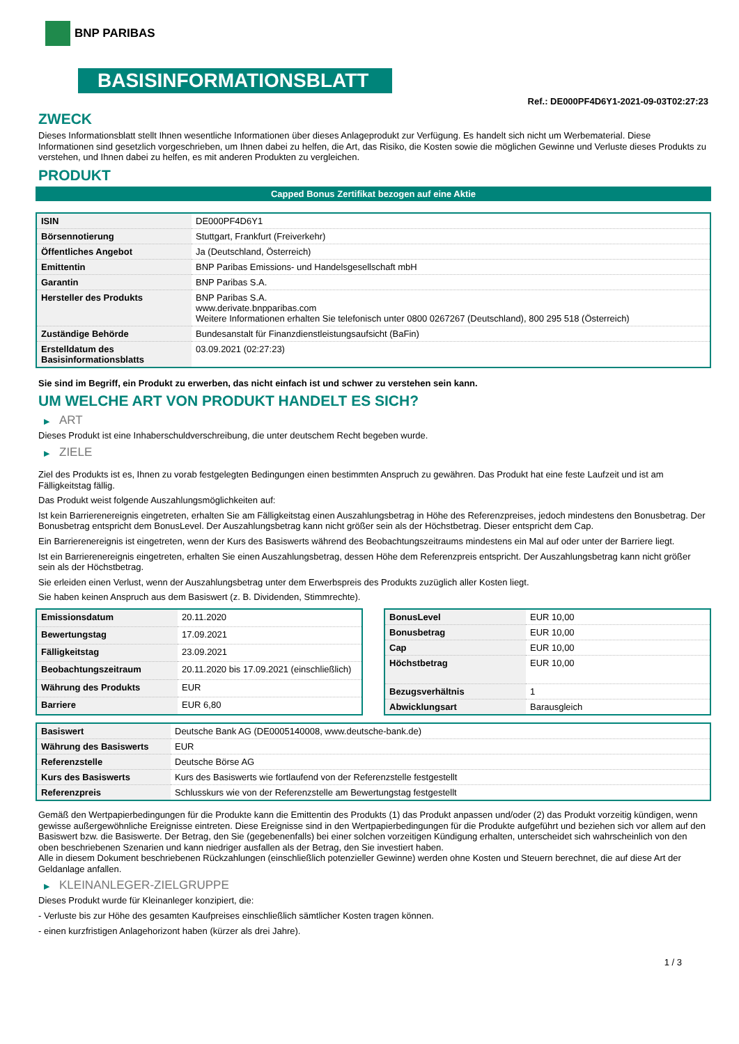BNP PARIBAS
BASISINFORMATIONSBLATT
Ref.: DE000PF4D6Y1-2021-09-03T02:27:23
ZWECK
Dieses Informationsblatt stellt Ihnen wesentliche Informationen über dieses Anlageprodukt zur Verfügung. Es handelt sich nicht um Werbematerial. Diese Informationen sind gesetzlich vorgeschrieben, um Ihnen dabei zu helfen, die Art, das Risiko, die Kosten sowie die möglichen Gewinne und Verluste dieses Produkts zu verstehen, und Ihnen dabei zu helfen, es mit anderen Produkten zu vergleichen.
PRODUKT
Capped Bonus Zertifikat bezogen auf eine Aktie
| ISIN | DE000PF4D6Y1 |
| Börsennotierung | Stuttgart, Frankfurt (Freiverkehr) |
| Öffentliches Angebot | Ja (Deutschland, Österreich) |
| Emittentin | BNP Paribas Emissions- und Handelsgesellschaft mbH |
| Garantin | BNP Paribas S.A. |
| Hersteller des Produkts | BNP Paribas S.A. www.derivate.bnpparibas.com Weitere Informationen erhalten Sie telefonisch unter 0800 0267267 (Deutschland), 800 295 518 (Österreich) |
| Zuständige Behörde | Bundesanstalt für Finanzdienstleistungsaufsicht (BaFin) |
| Erstelldatum des Basisinformationsblatts | 03.09.2021 (02:27:23) |
Sie sind im Begriff, ein Produkt zu erwerben, das nicht einfach ist und schwer zu verstehen sein kann.
UM WELCHE ART VON PRODUKT HANDELT ES SICH?
▶ ART
Dieses Produkt ist eine Inhaberschuldverschreibung, die unter deutschem Recht begeben wurde.
▶ ZIELE
Ziel des Produkts ist es, Ihnen zu vorab festgelegten Bedingungen einen bestimmten Anspruch zu gewähren. Das Produkt hat eine feste Laufzeit und ist am Fälligkeitstag fällig.
Das Produkt weist folgende Auszahlungsmöglichkeiten auf:
Ist kein Barrierenereignis eingetreten, erhalten Sie am Fälligkeitstag einen Auszahlungsbetrag in Höhe des Referenzpreises, jedoch mindestens den Bonusbetrag. Der Bonusbetrag entspricht dem BonusLevel. Der Auszahlungsbetrag kann nicht größer sein als der Höchstbetrag. Dieser entspricht dem Cap.
Ein Barrierenereignis ist eingetreten, wenn der Kurs des Basiswerts während des Beobachtungszeitraums mindestens ein Mal auf oder unter der Barriere liegt.
Ist ein Barrierenereignis eingetreten, erhalten Sie einen Auszahlungsbetrag, dessen Höhe dem Referenzpreis entspricht. Der Auszahlungsbetrag kann nicht größer sein als der Höchstbetrag.
Sie erleiden einen Verlust, wenn der Auszahlungsbetrag unter dem Erwerbspreis des Produkts zuzüglich aller Kosten liegt.
Sie haben keinen Anspruch aus dem Basiswert (z. B. Dividenden, Stimmrechte).
| Emissionsdatum | 20.11.2020 |
| Bewertungstag | 17.09.2021 |
| Fälligkeitstag | 23.09.2021 |
| Beobachtungszeitraum | 20.11.2020 bis 17.09.2021 (einschließlich) |
| Währung des Produkts | EUR |
| Barriere | EUR 6,80 |
| BonusLevel | EUR 10,00 |
| Bonusbetrag | EUR 10,00 |
| Cap | EUR 10,00 |
| Höchstbetrag | EUR 10,00 |
| Bezugsverhältnis | 1 |
| Abwicklungsart | Barausgleich |
| Basiswert | Deutsche Bank AG (DE0005140008, www.deutsche-bank.de) |
| Währung des Basiswerts | EUR |
| Referenzstelle | Deutsche Börse AG |
| Kurs des Basiswerts | Kurs des Basiswerts wie fortlaufend von der Referenzstelle festgestellt |
| Referenzpreis | Schlusskurs wie von der Referenzstelle am Bewertungstag festgestellt |
Gemäß den Wertpapierbedingungen für die Produkte kann die Emittentin des Produkts (1) das Produkt anpassen und/oder (2) das Produkt vorzeitig kündigen, wenn gewisse außergewöhnliche Ereignisse eintreten. Diese Ereignisse sind in den Wertpapierbedingungen für die Produkte aufgeführt und beziehen sich vor allem auf den Basiswert bzw. die Basiswerte. Der Betrag, den Sie (gegebenenfalls) bei einer solchen vorzeitigen Kündigung erhalten, unterscheidet sich wahrscheinlich von den oben beschriebenen Szenarien und kann niedriger ausfallen als der Betrag, den Sie investiert haben.
Alle in diesem Dokument beschriebenen Rückzahlungen (einschließlich potenzieller Gewinne) werden ohne Kosten und Steuern berechnet, die auf diese Art der Geldanlage anfallen.
▶ KLEINANLEGER-ZIELGRUPPE
Dieses Produkt wurde für Kleinanleger konzipiert, die:
- Verluste bis zur Höhe des gesamten Kaufpreises einschließlich sämtlicher Kosten tragen können.
- einen kurzfristigen Anlagehorizont haben (kürzer als drei Jahre).
1 / 3